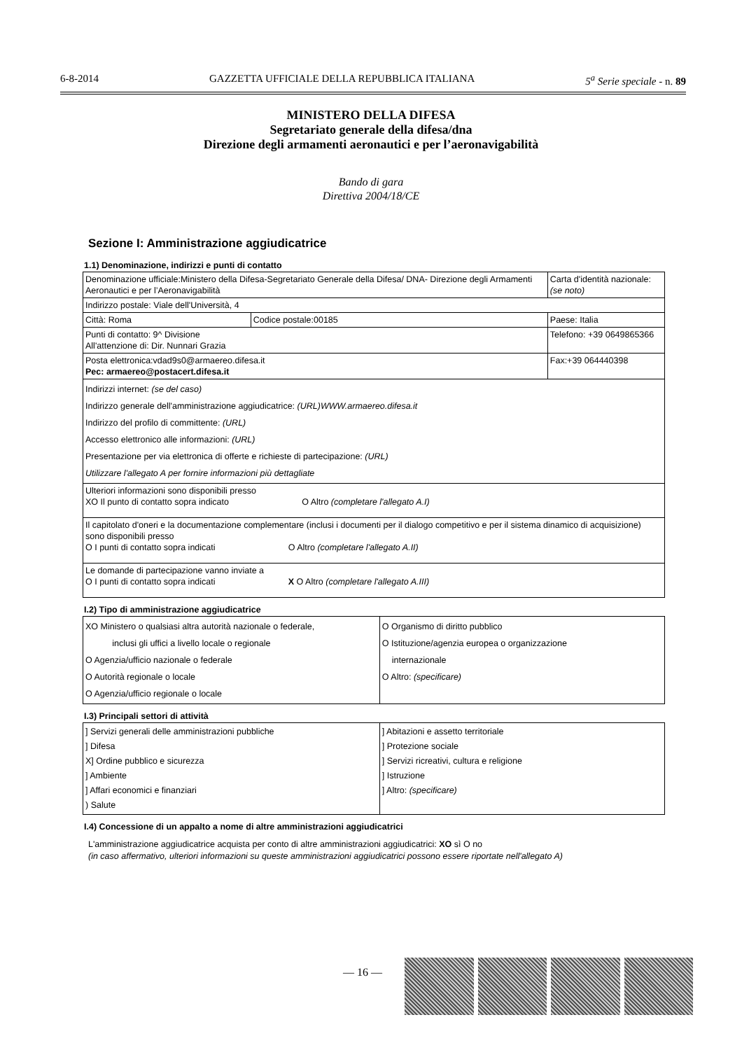6-8-2014 GAZZETTA UFFICIALE DELLA REPUBBLICA ITALIANA 5<sup>a</sup> Serie speciale - n. 89
MINISTERO DELLA DIFESA
Segretariato generale della difesa/dna
Direzione degli armamenti aeronautici e per l’aeronavigabilità
Bando di gara
Direttiva 2004/18/CE
Sezione I: Amministrazione aggiudicatrice
1.1) Denominazione, indirizzi e punti di contatto
| Denominazione ufficiale:Ministero della Difesa-Segretariato Generale della Difesa/ DNA- Direzione degli Armamenti Aeronautici e per l’Aeronavigabilità | | Carta d'identità nazionale: (se noto) |
| Indirizzo postale: Viale dell'Università, 4 | | |
| Città: Roma | Codice postale:00185 | Paese: Italia |
| Punti di contatto: 9^ Divisione All'attenzione di: Dir. Nunnari Grazia | | Telefono: +39 0649865366 |
| Posta elettronica:vdad9s0@armaereo.difesa.it Pec: armaereo@postacert.difesa.it | | Fax:+39 064440398 |
| Indirizzi internet: (se del caso) Indirizzo generale dell'amministrazione aggiudicatrice: (URL)WWW.armaereo.difesa.it Indirizzo del profilo di committente: (URL) Accesso elettronico alle informazioni: (URL) Presentazione per via elettronica di offerte e richieste di partecipazione: (URL) Utilizzare l'allegato A per fornire informazioni più dettagliate | | |
| Ulteriori informazioni sono disponibili presso XO Il punto di contatto sopra indicato O Altro (completare l'allegato A.I) | | |
| Il capitolato d'oneri e la documentazione complementare (inclusi i documenti per il dialogo competitivo e per il sistema dinamico di acquisizione) sono disponibili presso O I punti di contatto sopra indicati O Altro (completare l'allegato A.II) | | |
| Le domande di partecipazione vanno inviate a O I punti di contatto sopra indicati X O Altro (completare l'allegato A.III) | | |
I.2) Tipo di amministrazione aggiudicatrice
| XO Ministero o qualsiasi altra autorità nazionale o federale, inclusi gli uffici a livello locale o regionale O Agenzia/ufficio nazionale o federale O Autorità regionale o locale O Agenzia/ufficio regionale o locale | O Organismo di diritto pubblico O Istituzione/agenzia europea o organizzazione internazionale O Altro: (specificare) |
I.3) Principali settori di attività
| ] Servizi generali delle amministrazioni pubbliche ] Difesa X] Ordine pubblico e sicurezza ] Ambiente ] Affari economici e finanziari ) Salute | ] Abitazioni e assetto territoriale ] Protezione sociale ] Servizi ricreativi, cultura e religione ] Istruzione ] Altro: (specificare) |
I.4) Concessione di un appalto a nome di altre amministrazioni aggiudicatrici
L'amministrazione aggiudicatrice acquista per conto di altre amministrazioni aggiudicatrici: XO sì O no
(in caso affermativo, ulteriori informazioni su queste amministrazioni aggiudicatrici possono essere riportate nell'allegato A)
— 16 —